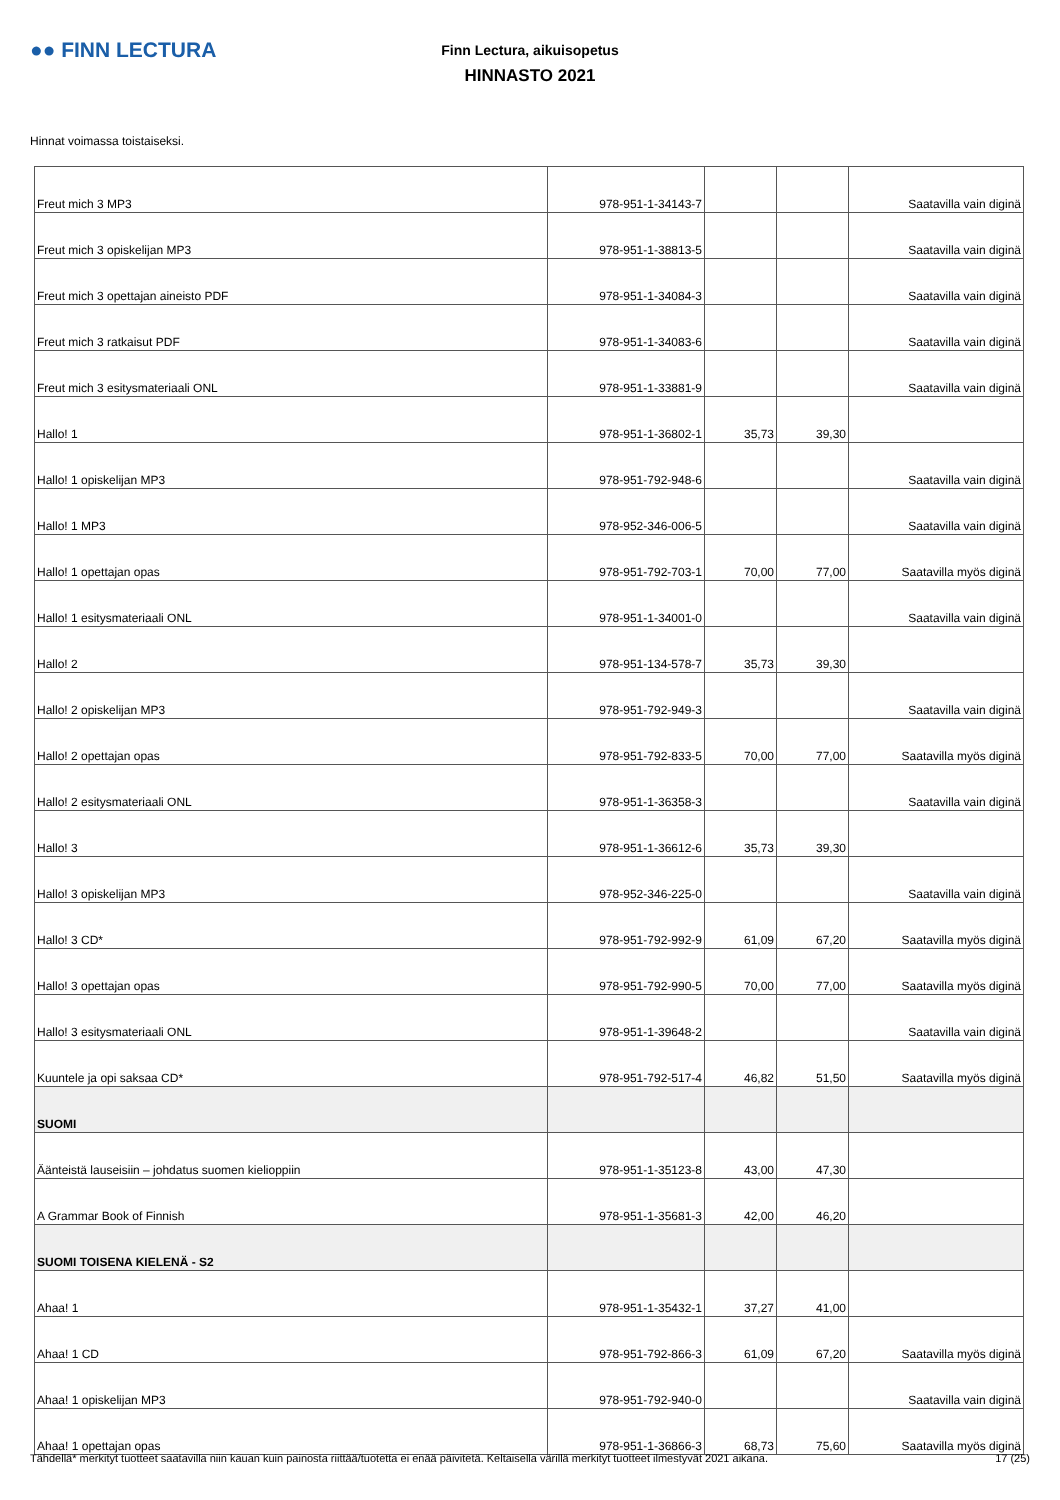●● FINN LECTURA
Finn Lectura, aikuisopetus
HINNASTO 2021
Hinnat voimassa toistaiseksi.
| Freut mich 3 MP3 | 978-951-1-34143-7 | | | Saatavilla vain diginä |
| Freut mich 3 opiskelijan MP3 | 978-951-1-38813-5 | | | Saatavilla vain diginä |
| Freut mich 3 opettajan aineisto PDF | 978-951-1-34084-3 | | | Saatavilla vain diginä |
| Freut mich 3 ratkaisut PDF | 978-951-1-34083-6 | | | Saatavilla vain diginä |
| Freut mich 3 esitysmateriaali ONL | 978-951-1-33881-9 | | | Saatavilla vain diginä |
| Hallo! 1 | 978-951-1-36802-1 | 35,73 | 39,30 | |
| Hallo! 1 opiskelijan MP3 | 978-951-792-948-6 | | | Saatavilla vain diginä |
| Hallo! 1 MP3 | 978-952-346-006-5 | | | Saatavilla vain diginä |
| Hallo! 1 opettajan opas | 978-951-792-703-1 | 70,00 | 77,00 | Saatavilla myös diginä |
| Hallo! 1 esitysmateriaali ONL | 978-951-1-34001-0 | | | Saatavilla vain diginä |
| Hallo! 2 | 978-951-134-578-7 | 35,73 | 39,30 | |
| Hallo! 2 opiskelijan MP3 | 978-951-792-949-3 | | | Saatavilla vain diginä |
| Hallo! 2 opettajan opas | 978-951-792-833-5 | 70,00 | 77,00 | Saatavilla myös diginä |
| Hallo! 2 esitysmateriaali ONL | 978-951-1-36358-3 | | | Saatavilla vain diginä |
| Hallo! 3 | 978-951-1-36612-6 | 35,73 | 39,30 | |
| Hallo! 3 opiskelijan MP3 | 978-952-346-225-0 | | | Saatavilla vain diginä |
| Hallo! 3 CD* | 978-951-792-992-9 | 61,09 | 67,20 | Saatavilla myös diginä |
| Hallo! 3 opettajan opas | 978-951-792-990-5 | 70,00 | 77,00 | Saatavilla myös diginä |
| Hallo! 3 esitysmateriaali ONL | 978-951-1-39648-2 | | | Saatavilla vain diginä |
| Kuuntele ja opi saksaa CD* | 978-951-792-517-4 | 46,82 | 51,50 | Saatavilla myös diginä |
| SUOMI | | | | |
| Äänteistä lauseisiin – johdatus suomen kielioppiin | 978-951-1-35123-8 | 43,00 | 47,30 | |
| A Grammar Book of Finnish | 978-951-1-35681-3 | 42,00 | 46,20 | |
| SUOMI TOISENA KIELENÄ - S2 | | | | |
| Ahaa! 1 | 978-951-1-35432-1 | 37,27 | 41,00 | |
| Ahaa! 1 CD | 978-951-792-866-3 | 61,09 | 67,20 | Saatavilla myös diginä |
| Ahaa! 1 opiskelijan MP3 | 978-951-792-940-0 | | | Saatavilla vain diginä |
| Ahaa! 1 opettajan opas | 978-951-1-36866-3 | 68,73 | 75,60 | Saatavilla myös diginä |
Tähdellä* merkityt tuotteet saatavilla niin kauan kuin painosta riittää/tuotetta ei enää päivitetä. Keltaisella värillä merkityt tuotteet ilmestyvät 2021 aikana. 17 (25)